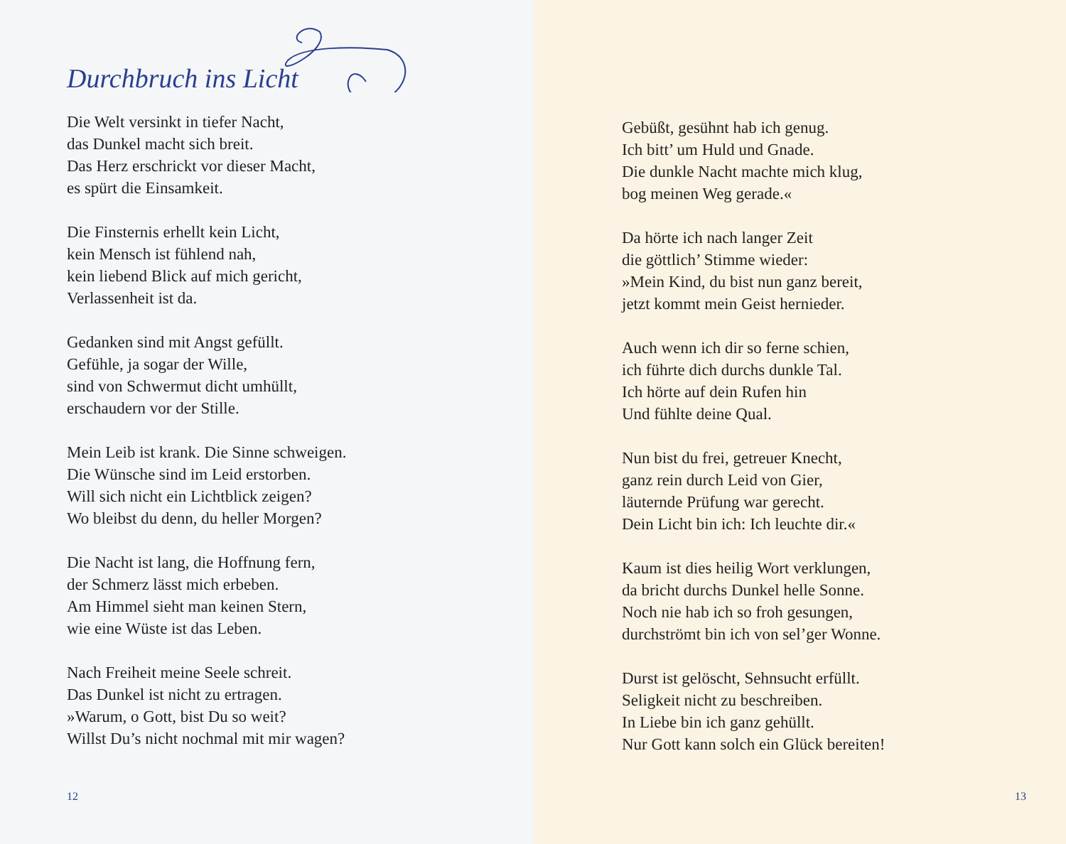Durchbruch ins Licht
Die Welt versinkt in tiefer Nacht,
das Dunkel macht sich breit.
Das Herz erschrickt vor dieser Macht,
es spürt die Einsamkeit.
Die Finsternis erhellt kein Licht,
kein Mensch ist fühlend nah,
kein liebend Blick auf mich gericht,
Verlassenheit ist da.
Gedanken sind mit Angst gefüllt.
Gefühle, ja sogar der Wille,
sind von Schwermut dicht umhüllt,
erschaudern vor der Stille.
Mein Leib ist krank. Die Sinne schweigen.
Die Wünsche sind im Leid erstorben.
Will sich nicht ein Lichtblick zeigen?
Wo bleibst du denn, du heller Morgen?
Die Nacht ist lang, die Hoffnung fern,
der Schmerz lässt mich erbeben.
Am Himmel sieht man keinen Stern,
wie eine Wüste ist das Leben.
Nach Freiheit meine Seele schreit.
Das Dunkel ist nicht zu ertragen.
»Warum, o Gott, bist Du so weit?
Willst Du’s nicht nochmal mit mir wagen?
12
Gebüßt, gesühnt hab ich genug.
Ich bitt’ um Huld und Gnade.
Die dunkle Nacht machte mich klug,
bog meinen Weg gerade.«
Da hörte ich nach langer Zeit
die göttlich’ Stimme wieder:
»Mein Kind, du bist nun ganz bereit,
jetzt kommt mein Geist hernieder.
Auch wenn ich dir so ferne schien,
ich führte dich durchs dunkle Tal.
Ich hörte auf dein Rufen hin
Und fühlte deine Qual.
Nun bist du frei, getreuer Knecht,
ganz rein durch Leid von Gier,
läuternde Prüfung war gerecht.
Dein Licht bin ich: Ich leuchte dir.«
Kaum ist dies heilig Wort verklungen,
da bricht durchs Dunkel helle Sonne.
Noch nie hab ich so froh gesungen,
durchströmt bin ich von sel’ger Wonne.
Durst ist gelöscht, Sehnsucht erfüllt.
Seligkeit nicht zu beschreiben.
In Liebe bin ich ganz gehüllt.
Nur Gott kann solch ein Glück bereiten!
13